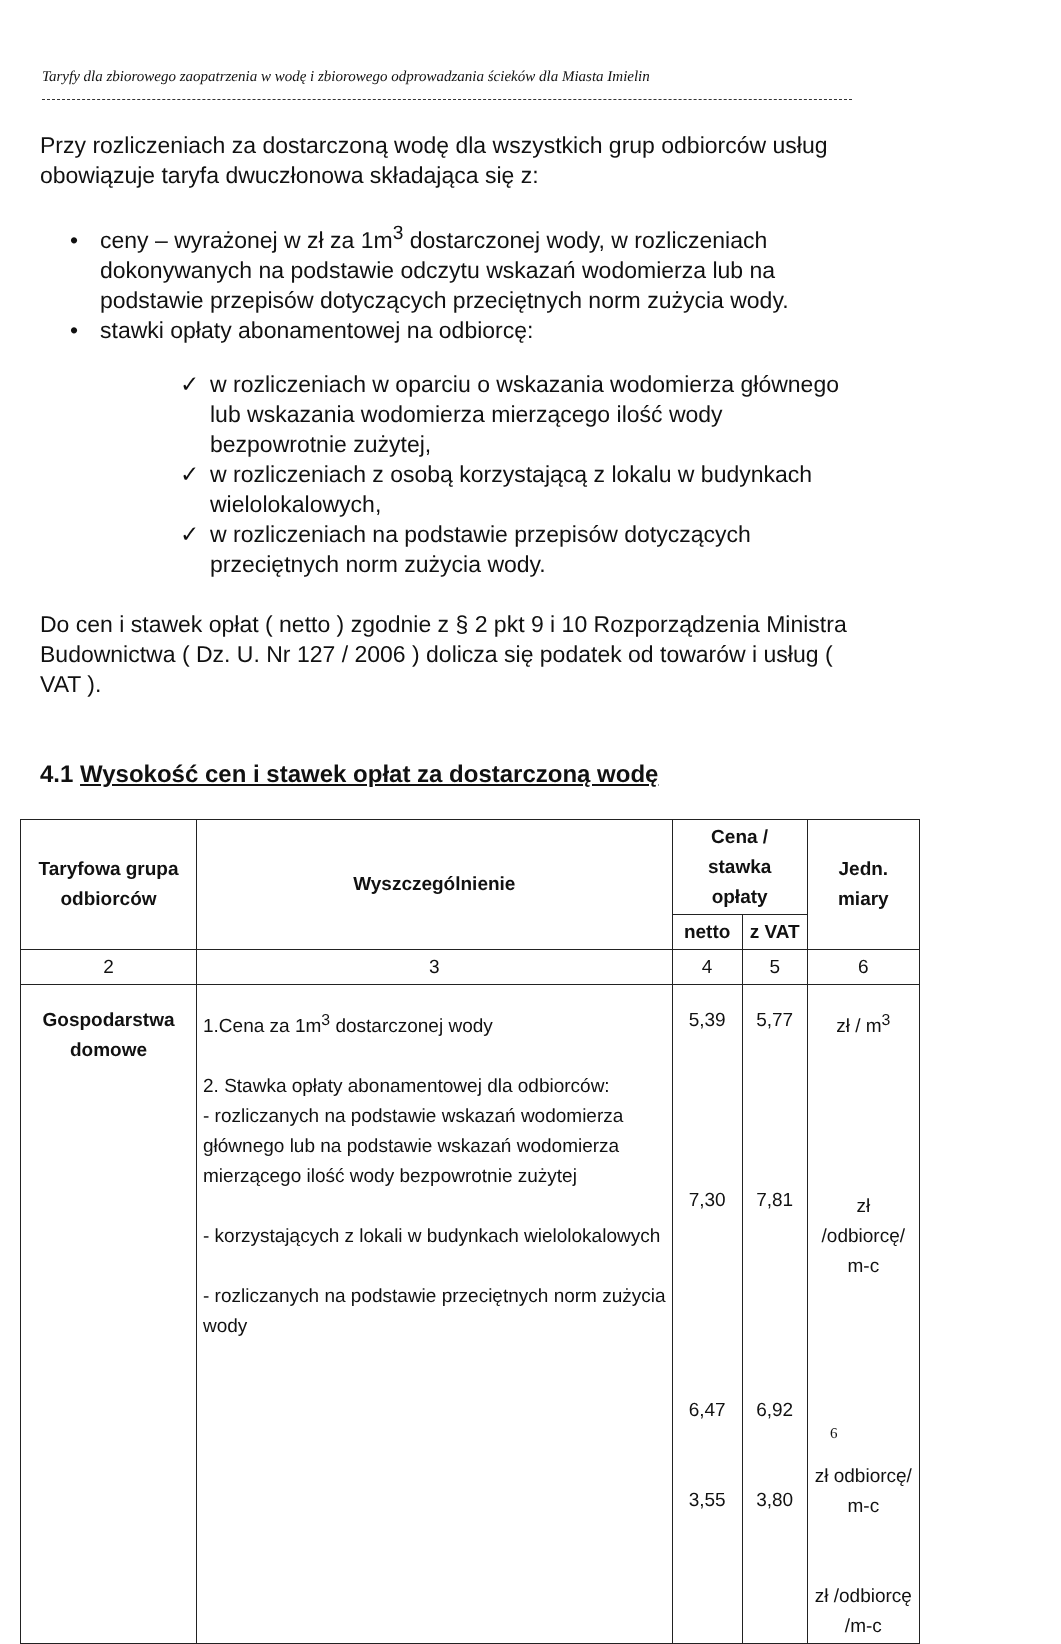Taryfy dla zbiorowego zaopatrzenia w wodę i zbiorowego odprowadzania ścieków dla Miasta Imielin
Przy rozliczeniach za dostarczoną wodę dla wszystkich grup odbiorców usług obowiązuje taryfa dwuczłonowa składająca się z:
• ceny – wyrażonej w zł za 1m<sup>3</sup> dostarczonej wody, w rozliczeniach dokonywanych na podstawie odczytu wskazań wodomierza lub na podstawie przepisów dotyczących przeciętnych norm zużycia wody.
• stawki opłaty abonamentowej na odbiorcę:
✓ w rozliczeniach w oparciu o wskazania wodomierza głównego lub wskazania wodomierza mierzącego ilość wody bezpowrotnie zużytej,
✓ w rozliczeniach z osobą korzystającą z lokalu w budynkach wielolokalowych,
✓ w rozliczeniach na podstawie przepisów dotyczących przeciętnych norm zużycia wody.
Do cen i stawek opłat ( netto ) zgodnie z § 2 pkt 9 i 10 Rozporządzenia Ministra Budownictwa ( Dz. U. Nr 127 / 2006 ) dolicza się podatek od towarów i usług ( VAT ).
4.1 Wysokość cen i stawek opłat za dostarczoną wodę
| Taryfowa grupa odbiorców | Wyszczególnienie | Cena / stawka opłaty | | Jedn. miary |
| --- | --- | --- | --- | --- |
| | | netto | z VAT | |
| 2 | 3 | 4 | 5 | 6 |
| Gospodarstwa domowe | 1.Cena za 1m<sup>3</sup> dostarczonej wody 2. Stawka opłaty abonamentowej dla odbiorców: - rozliczanych na podstawie wskazań wodomierza głównego lub na podstawie wskazań wodomierza mierzącego ilość wody bezpowrotnie zużytej - korzystających z lokali w budynkach wielolokalowych - rozliczanych na podstawie przeciętnych norm zużycia wody | 5,39 7,30 6,47 3,55 | 5,77 7,81 6,92 3,80 | zł / m<sup>3</sup> zł /odbiorcę/ m-c zł odbiorcę/ m-c zł /odbiorcę /m-c |
6